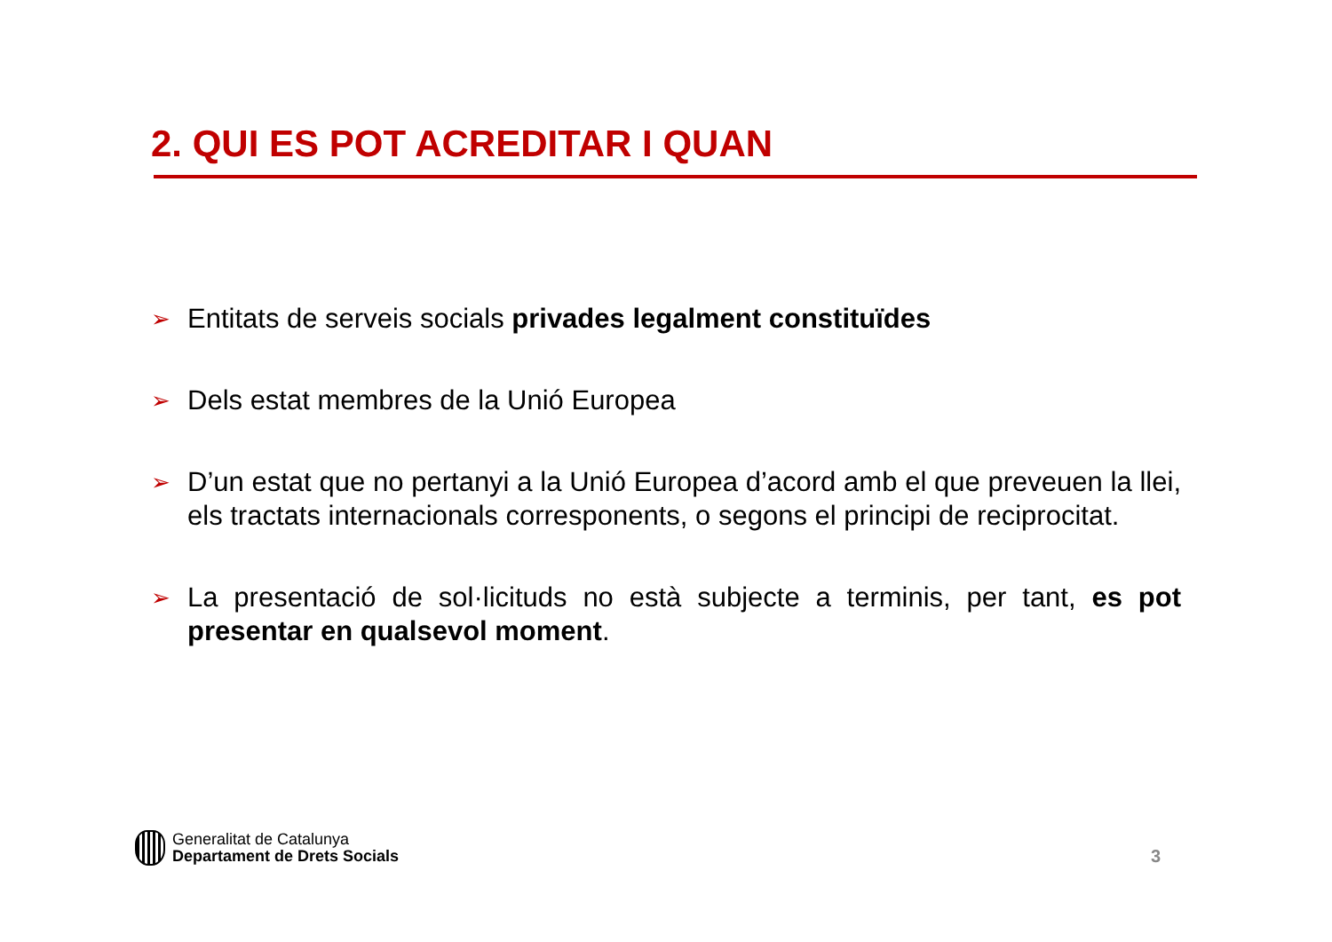2. QUI ES POT ACREDITAR I QUAN
➢ Entitats de serveis socials privades legalment constituïdes
➢ Dels estat membres de la Unió Europea
➢ D’un estat que no pertanyi a la Unió Europea d’acord amb el que preveuen la llei, els tractats internacionals corresponents, o segons el principi de reciprocitat.
➢ La presentació de sol·licituds no està subjecte a terminis, per tant, es pot presentar en qualsevol moment.
Generalitat de Catalunya
Departament de Drets Socials
3